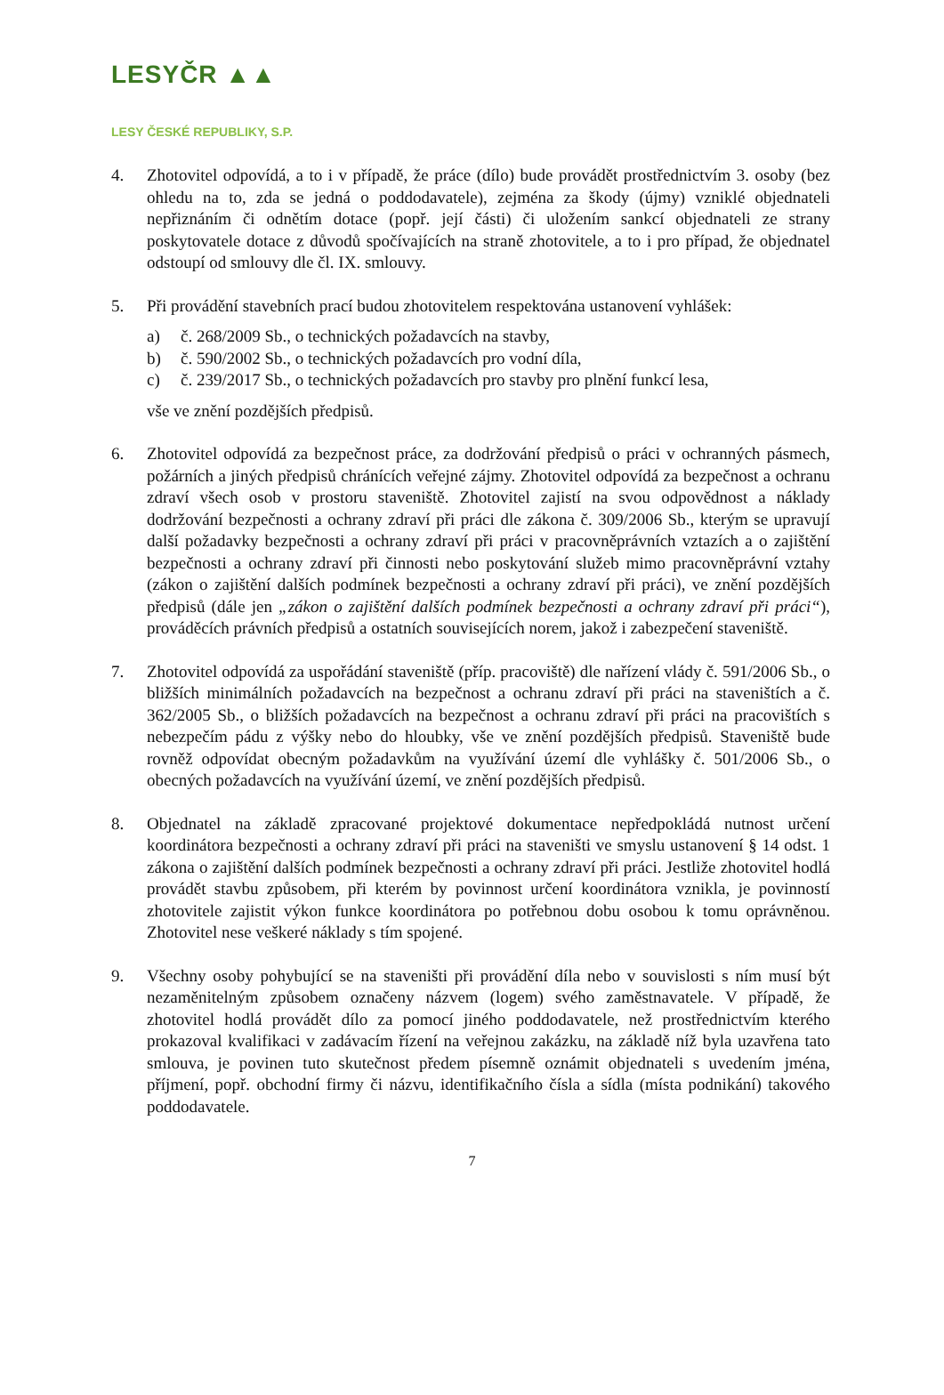LESYČR ▲▲
LESY ČESKÉ REPUBLIKY, S.P.
4. Zhotovitel odpovídá, a to i v případě, že práce (dílo) bude provádět prostřednictvím 3. osoby (bez ohledu na to, zda se jedná o poddodavatele), zejména za škody (újmy) vzniklé objednateli nepřiznáním či odnětím dotace (popř. její části) či uložením sankcí objednateli ze strany poskytovatele dotace z důvodů spočívajících na straně zhotovitele, a to i pro případ, že objednatel odstoupí od smlouvy dle čl. IX. smlouvy.
5. Při provádění stavebních prací budou zhotovitelem respektována ustanovení vyhlášek:
a) č. 268/2009 Sb., o technických požadavcích na stavby,
b) č. 590/2002 Sb., o technických požadavcích pro vodní díla,
c) č. 239/2017 Sb., o technických požadavcích pro stavby pro plnění funkcí lesa,
vše ve znění pozdějších předpisů.
6. Zhotovitel odpovídá za bezpečnost práce, za dodržování předpisů o práci v ochranných pásmech, požárních a jiných předpisů chránících veřejné zájmy. Zhotovitel odpovídá za bezpečnost a ochranu zdraví všech osob v prostoru staveniště. Zhotovitel zajistí na svou odpovědnost a náklady dodržování bezpečnosti a ochrany zdraví při práci dle zákona č. 309/2006 Sb., kterým se upravují další požadavky bezpečnosti a ochrany zdraví při práci v pracovněprávních vztazích a o zajištění bezpečnosti a ochrany zdraví při činnosti nebo poskytování služeb mimo pracovněprávní vztahy (zákon o zajištění dalších podmínek bezpečnosti a ochrany zdraví při práci), ve znění pozdějších předpisů (dále jen „zákon o zajištění dalších podmínek bezpečnosti a ochrany zdraví při práci“), prováděcích právních předpisů a ostatních souvisejících norem, jakož i zabezpečení staveniště.
7. Zhotovitel odpovídá za uspořádání staveniště (příp. pracoviště) dle nařízení vlády č. 591/2006 Sb., o bližších minimálních požadavcích na bezpečnost a ochranu zdraví při práci na staveništích a č. 362/2005 Sb., o bližších požadavcích na bezpečnost a ochranu zdraví při práci na pracovištích s nebezpečím pádu z výšky nebo do hloubky, vše ve znění pozdějších předpisů. Staveniště bude rovněž odpovídat obecným požadavkům na využívání území dle vyhlášky č. 501/2006 Sb., o obecných požadavcích na využívání území, ve znění pozdějších předpisů.
8. Objednatel na základě zpracované projektové dokumentace nepředpokládá nutnost určení koordinátora bezpečnosti a ochrany zdraví při práci na staveništi ve smyslu ustanovení § 14 odst. 1 zákona o zajištění dalších podmínek bezpečnosti a ochrany zdraví při práci. Jestliže zhotovitel hodlá provádět stavbu způsobem, při kterém by povinnost určení koordinátora vznikla, je povinností zhotovitele zajistit výkon funkce koordinátora po potřebnou dobu osobou k tomu oprávněnou. Zhotovitel nese veškeré náklady s tím spojené.
9. Všechny osoby pohybující se na staveništi při provádění díla nebo v souvislosti s ním musí být nezaměnitelným způsobem označeny názvem (logem) svého zaměstnavatele. V případě, že zhotovitel hodlá provádět dílo za pomocí jiného poddodavatele, než prostřednictvím kterého prokazoval kvalifikaci v zadávacím řízení na veřejnou zakázku, na základě níž byla uzavřena tato smlouva, je povinen tuto skutečnost předem písemně oznámit objednateli s uvedením jména, příjmení, popř. obchodní firmy či názvu, identifikačního čísla a sídla (místa podnikání) takového poddodavatele.
7